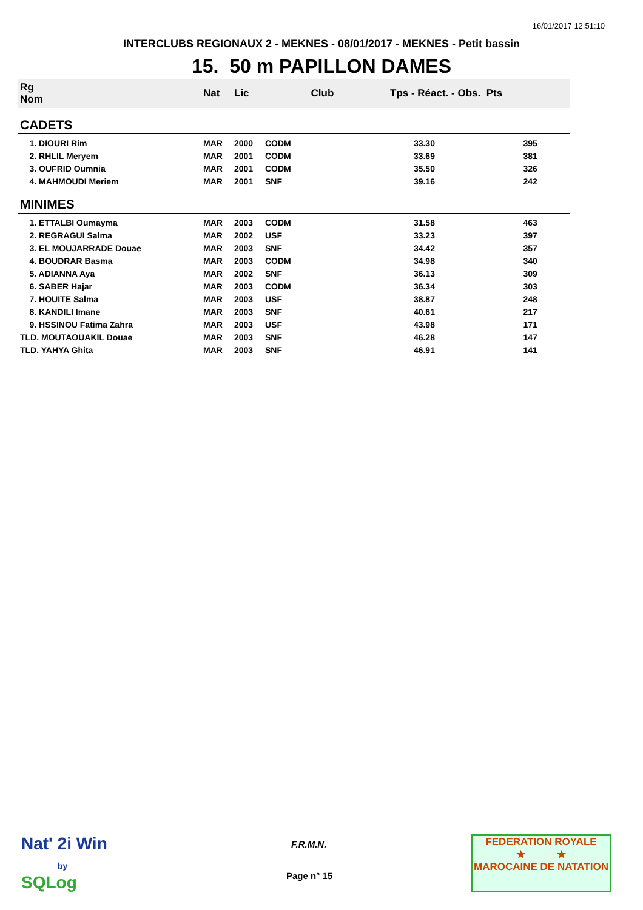16/01/2017 12:51:10
INTERCLUBS REGIONAUX 2 - MEKNES - 08/01/2017 - MEKNES - Petit bassin
15. 50 m PAPILLON DAMES
| Rg Nom | | Nat | Lic | Club | Tps - Réact. - Obs. Pts | |
| --- | --- | --- | --- | --- | --- | --- |
| CADETS | | | | | | |
| 1. DIOURI Rim | | MAR | 2000 | CODM | 33.30 | 395 |
| 2. RHLIL Meryem | | MAR | 2001 | CODM | 33.69 | 381 |
| 3. OUFRID Oumnia | | MAR | 2001 | CODM | 35.50 | 326 |
| 4. MAHMOUDI Meriem | | MAR | 2001 | SNF | 39.16 | 242 |
| MINIMES | | | | | | |
| 1. ETTALBI Oumayma | | MAR | 2003 | CODM | 31.58 | 463 |
| 2. REGRAGUI Salma | | MAR | 2002 | USF | 33.23 | 397 |
| 3. EL MOUJARRADE Douae | | MAR | 2003 | SNF | 34.42 | 357 |
| 4. BOUDRAR Basma | | MAR | 2003 | CODM | 34.98 | 340 |
| 5. ADIANNA Aya | | MAR | 2002 | SNF | 36.13 | 309 |
| 6. SABER Hajar | | MAR | 2003 | CODM | 36.34 | 303 |
| 7. HOUITE Salma | | MAR | 2003 | USF | 38.87 | 248 |
| 8. KANDILI Imane | | MAR | 2003 | SNF | 40.61 | 217 |
| 9. HSSINOU Fatima Zahra | | MAR | 2003 | USF | 43.98 | 171 |
| TLD. MOUTAOUAKIL Douae | | MAR | 2003 | SNF | 46.28 | 147 |
| TLD. YAHYA Ghita | | MAR | 2003 | SNF | 46.91 | 141 |
Nat' 2i Win
by
SQLog
F.R.M.N.
Page n° 15
FEDERATION ROYALE
★ ★
MAROCAINE DE NATATION